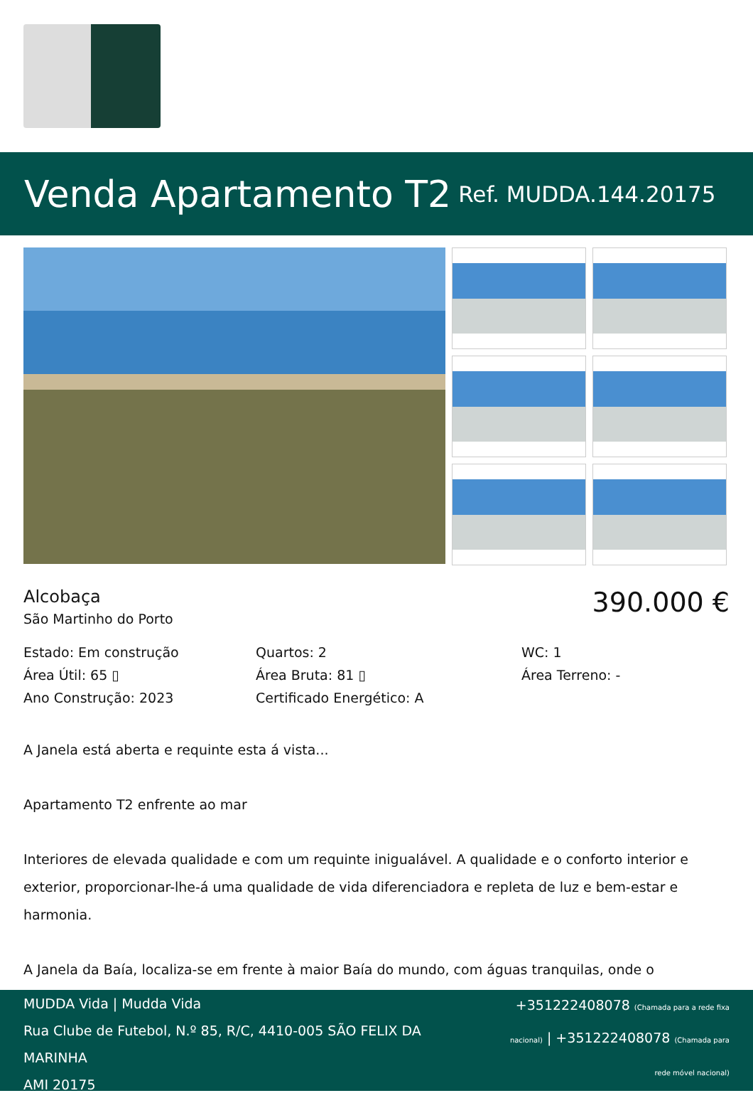Venda Apartamento T2
Ref. MUDDA.144.20175
Alcobaça
São Martinho do Porto
390.000 €
Estado: Em construção
Quartos: 2
WC: 1
Área Útil: 65 ▯
Área Bruta: 81 ▯
Área Terreno: -
Ano Construção: 2023
Certificado Energético: A
A Janela está aberta e requinte esta á vista...
Apartamento T2 enfrente ao mar
Interiores de elevada qualidade e com um requinte inigualável. A qualidade e o conforto interior e exterior, proporcionar-lhe-á uma qualidade de vida diferenciadora e repleta de luz e bem-estar e harmonia.
A Janela da Baía, localiza-se em frente à maior Baía do mundo, com águas tranquilas, onde o
MUDDA Vida | Mudda Vida
Rua Clube de Futebol, N.º 85, R/C, 4410-005 SÃO FELIX DA
MARINHA
AMI 20175
+351222408078 (Chamada para a rede fixa nacional) | +351222408078 (Chamada para rede móvel nacional)